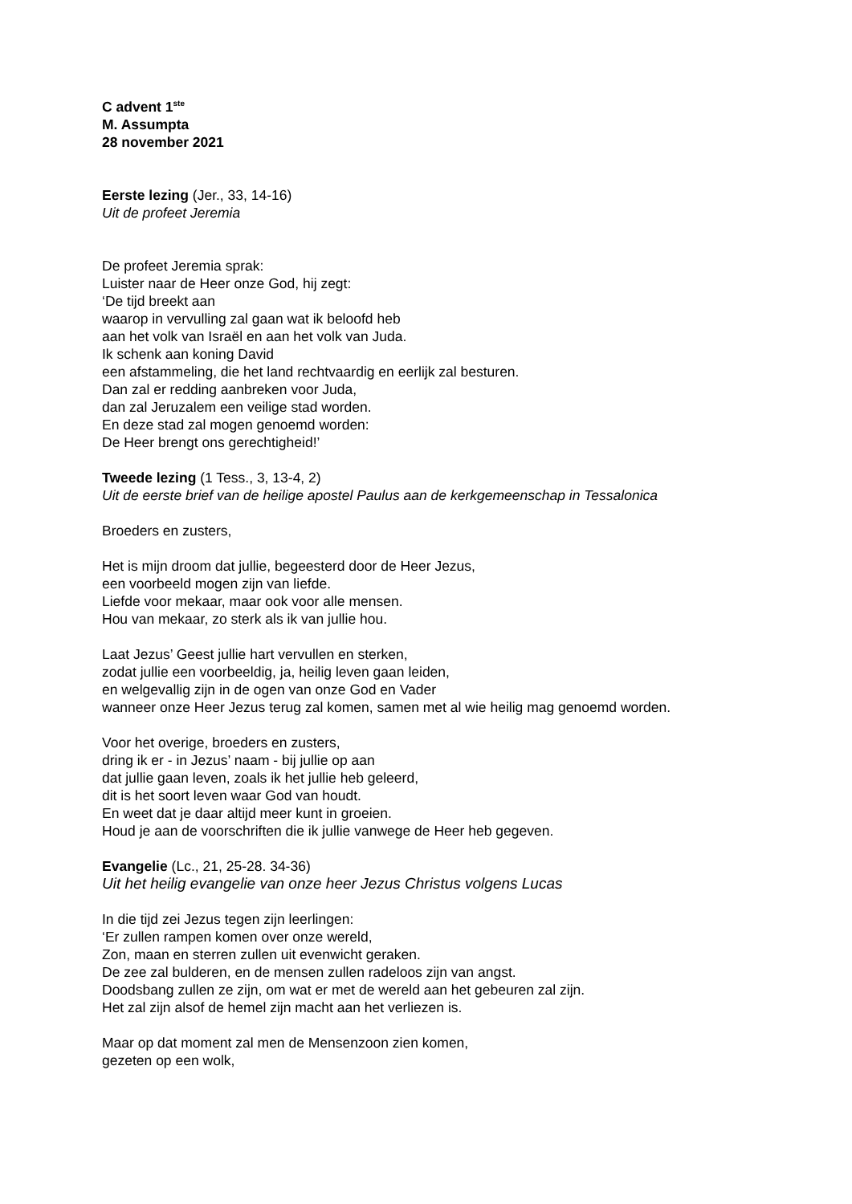C advent 1<sup>ste</sup>
M. Assumpta
28 november 2021
Eerste lezing (Jer., 33, 14-16)
Uit de profeet Jeremia
De profeet Jeremia sprak:
Luister naar de Heer onze God, hij zegt:
‘De tijd breekt aan
waarop in vervulling zal gaan wat ik beloofd heb
aan het volk van Israël en aan het volk van Juda.
Ik schenk aan koning David
een afstammeling, die het land rechtvaardig en eerlijk zal besturen.
Dan zal er redding aanbreken voor Juda,
dan zal Jeruzalem een veilige stad worden.
En deze stad zal mogen genoemd worden:
De Heer brengt ons gerechtigheid!’
Tweede lezing (1 Tess., 3, 13-4, 2)
Uit de eerste brief van de heilige apostel Paulus aan de kerkgemeenschap in Tessalonica
Broeders en zusters,
Het is mijn droom dat jullie, begeesterd door de Heer Jezus,
een voorbeeld mogen zijn van liefde.
Liefde voor mekaar, maar ook voor alle mensen.
Hou van mekaar, zo sterk als ik van jullie hou.
Laat Jezus’ Geest jullie hart vervullen en sterken,
zodat jullie een voorbeeldig, ja, heilig leven gaan leiden,
en welgevallig zijn in de ogen van onze God en Vader
wanneer onze Heer Jezus terug zal komen, samen met al wie heilig mag genoemd worden.
Voor het overige, broeders en zusters,
dring ik er - in Jezus’ naam - bij jullie op aan
dat jullie gaan leven, zoals ik het jullie heb geleerd,
dit is het soort leven waar God van houdt.
En weet dat je daar altijd meer kunt in groeien.
Houd je aan de voorschriften die ik jullie vanwege de Heer heb gegeven.
Evangelie (Lc., 21, 25-28. 34-36)
Uit het heilig evangelie van onze heer Jezus Christus volgens Lucas
In die tijd zei Jezus tegen zijn leerlingen:
‘Er zullen rampen komen over onze wereld,
Zon, maan en sterren zullen uit evenwicht geraken.
De zee zal bulderen, en de mensen zullen radeloos zijn van angst.
Doodsbang zullen ze zijn, om wat er met de wereld aan het gebeuren zal zijn.
Het zal zijn alsof de hemel zijn macht aan het verliezen is.
Maar op dat moment zal men de Mensenzoon zien komen,
gezeten op een wolk,